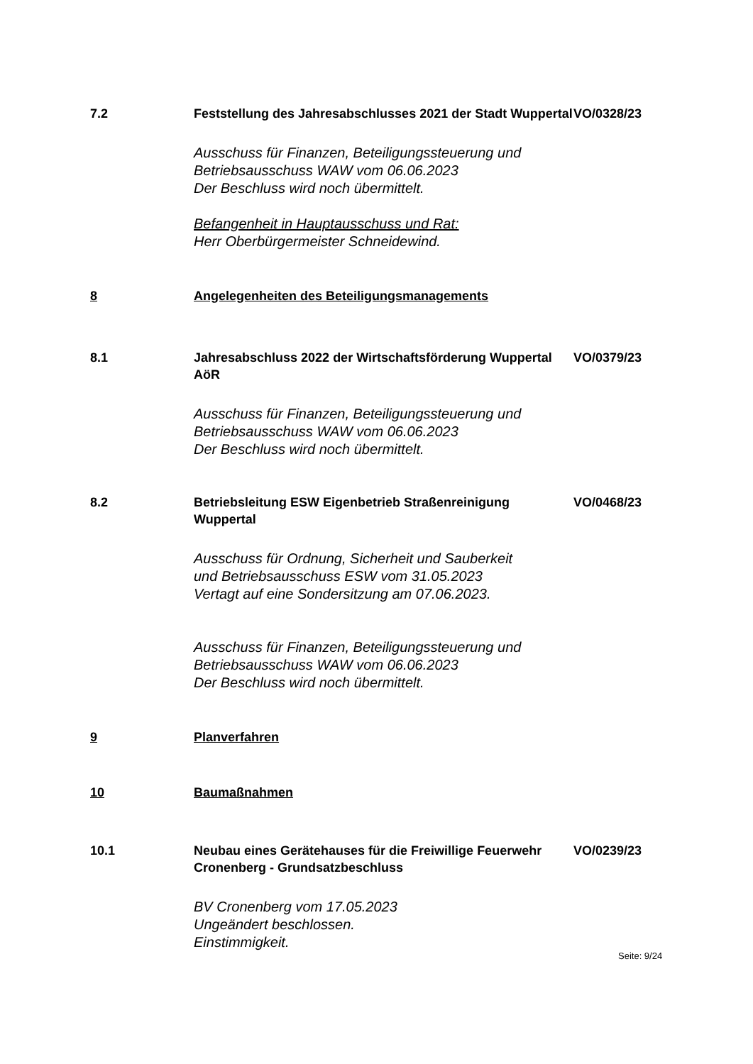7.2 Feststellung des Jahresabschlusses 2021 der Stadt Wuppertal
VO/0328/23
Ausschuss für Finanzen, Beteiligungssteuerung und
Betriebsausschuss WAW vom 06.06.2023
Der Beschluss wird noch übermittelt.
Befangenheit in Hauptausschuss und Rat:
Herr Oberbürgermeister Schneidewind.
8 Angelegenheiten des Beteiligungsmanagements
8.1 Jahresabschluss 2022 der Wirtschaftsförderung Wuppertal AöR
VO/0379/23
Ausschuss für Finanzen, Beteiligungssteuerung und
Betriebsausschuss WAW vom 06.06.2023
Der Beschluss wird noch übermittelt.
8.2 Betriebsleitung ESW Eigenbetrieb Straßenreinigung Wuppertal
VO/0468/23
Ausschuss für Ordnung, Sicherheit und Sauberkeit
und Betriebsausschuss ESW vom 31.05.2023
Vertagt auf eine Sondersitzung am 07.06.2023.
Ausschuss für Finanzen, Beteiligungssteuerung und
Betriebsausschuss WAW vom 06.06.2023
Der Beschluss wird noch übermittelt.
9 Planverfahren
10 Baumaßnahmen
10.1 Neubau eines Gerätehauses für die Freiwillige Feuerwehr Cronenberg - Grundsatzbeschluss
VO/0239/23
BV Cronenberg vom 17.05.2023
Ungeändert beschlossen.
Einstimmigkeit.
Seite: 9/24